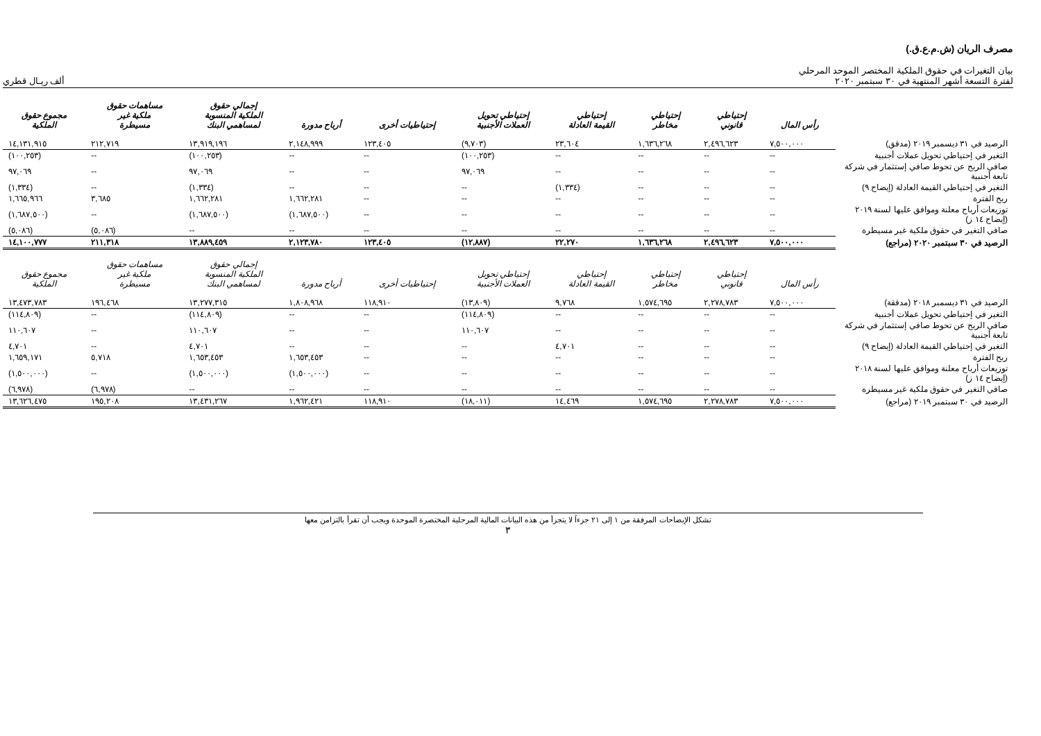مصرف الريان (ش.م.ع.ق.)
بيان التغيرات في حقوق الملكية المختصر الموحد المرحلي
لفترة التسعة أشهر المنتهية في ٣٠ سبتمبر ٢٠٢٠
ألف ريـال قطري
| | رأس المال | إحتياطي قانوني | إحتياطي مخاطر | إحتياطي القيمة العادلة | إحتياطي تحويل العملات الأجنبية | إحتياطيات أخرى | أرباح مدورة | إجمالي حقوق الملكية المنسوبة لمساهمي البنك | مساهمات حقوق ملكية غير مسيطرة | مجموع حقوق الملكية |
| --- | --- | --- | --- | --- | --- | --- | --- | --- | --- | --- |
| الرصيد في ٣١ ديسمبر ٢٠١٩ (مدقق) | ٧,٥٠٠,٠٠٠ | ٢,٤٩٦,٦٢٣ | ١,٦٣٦,٢٦٨ | ٢٣,٦٠٤ | (٩,٧٠٣) | ١٢٣,٤٠٥ | ٢,١٤٨,٩٩٩ | ١٣,٩١٩,١٩٦ | ٢١٢,٧١٩ | ١٤,١٣١,٩١٥ |
| التغير في إحتياطي تحويل عملات أجنبية | -- | -- | -- | -- | (١٠٠,٢٥٣) | -- | -- | (١٠٠,٢٥٣) | -- | (١٠٠,٢٥٣) |
| صافي الربح عن تحوط صافي إستثمار في شركة تابعة أجنبية | -- | -- | -- | -- | ٩٧,٠٦٩ | -- | -- | ٩٧,٠٦٩ | -- | ٩٧,٠٦٩ |
| التغير في إحتياطي القيمة العادلة (إيضاح ٩) | -- | -- | -- | (١,٣٣٤) | -- | -- | -- | (١,٣٣٤) | -- | (١,٣٣٤) |
| ربح الفترة | -- | -- | -- | -- | -- | -- | ١,٦٦٢,٢٨١ | ١,٦٦٢,٢٨١ | ٣,٦٨٥ | ١,٦٦٥,٩٦٦ |
| توزيعات أرباح معلنة وموافق عليها لسنة ٢٠١٩ (إيضاح ١٤ ز) | -- | -- | -- | -- | -- | -- | (١,٦٨٧,٥٠٠) | (١,٦٨٧,٥٠٠) | -- | (١,٦٨٧,٥٠٠) |
| صافي التغير في حقوق ملكية غير مسيطرة | -- | -- | -- | -- | -- | -- | -- | -- | (٥,٠٨٦) | (٥,٠٨٦) |
| الرصيد في ٣٠ سبتمبر ٢٠٢٠ (مراجع) | ٧,٥٠٠,٠٠٠ | ٢,٤٩٦,٦٢٣ | ١,٦٣٦,٢٦٨ | ٢٢,٢٧٠ | (١٢,٨٨٧) | ١٢٣,٤٠٥ | ٢,١٢٣,٧٨٠ | ١٣,٨٨٩,٤٥٩ | ٢١١,٣١٨ | ١٤,١٠٠,٧٧٧ |
| | رأس المال | إحتياطي قانوني | إحتياطي مخاطر | إحتياطي القيمة العادلة | إحتياطي تحويل العملات الأجنبية | إحتياطيات أخرى | أرباح مدورة | إجمالي حقوق الملكية المنسوبة لمساهمي البنك | مساهمات حقوق ملكية غير مسيطرة | مجموع حقوق الملكية |
| الرصيد في ٣١ ديسمبر ٢٠١٨ (مدققة) | ٧,٥٠٠,٠٠٠ | ٢,٢٧٨,٧٨٣ | ١,٥٧٤,٦٩٥ | ٩,٧٦٨ | (١٣,٨٠٩) | ١١٨,٩١٠ | ١,٨٠٨,٩٦٨ | ١٣,٢٧٧,٣١٥ | ١٩٦,٤٦٨ | ١٣,٤٧٣,٧٨٣ |
| التغير في إحتياطي تحويل عملات أجنبية | -- | -- | -- | -- | (١١٤,٨٠٩) | -- | -- | (١١٤,٨٠٩) | -- | (١١٤,٨٠٩) |
| صافي الربح عن تحوط صافي إستثمار في شركة تابعة أجنبية | -- | -- | -- | -- | ١١٠,٦٠٧ | -- | -- | ١١٠,٦٠٧ | -- | ١١٠,٦٠٧ |
| التغير في إحتياطي القيمة العادلة (إيضاح ٩) | -- | -- | -- | ٤,٧٠١ | -- | -- | -- | ٤,٧٠١ | -- | ٤,٧٠١ |
| ربح الفترة | -- | -- | -- | -- | -- | -- | ١,٦٥٣,٤٥٣ | ١,٦٥٣,٤٥٣ | ٥,٧١٨ | ١,٦٥٩,١٧١ |
| توزيعات أرباح معلنة وموافق عليها لسنة ٢٠١٨ (إيضاح ١٤ ز) | -- | -- | -- | -- | -- | -- | (١,٥٠٠,٠٠٠) | (١,٥٠٠,٠٠٠) | -- | (١,٥٠٠,٠٠٠) |
| صافي التغير في حقوق ملكية غير مسيطرة | -- | -- | -- | -- | -- | -- | -- | -- | (٦,٩٧٨) | (٦,٩٧٨) |
| الرصيد في ٣٠ سبتمبر ٢٠١٩ (مراجع) | ٧,٥٠٠,٠٠٠ | ٢,٢٧٨,٧٨٣ | ١,٥٧٤,٦٩٥ | ١٤,٤٦٩ | (١٨,٠١١) | ١١٨,٩١٠ | ١,٩٦٢,٤٢١ | ١٣,٤٣١,٢٦٧ | ١٩٥,٢٠٨ | ١٣,٦٢٦,٤٧٥ |
تشكل الإيضاحات المرفقة من ١ إلى ٢١ جزءاً لا يتجزأ من هذه البيانات المالية المرحلية المختصرة الموحدة ويجب أن تقرأ بالتزامن معها
٣